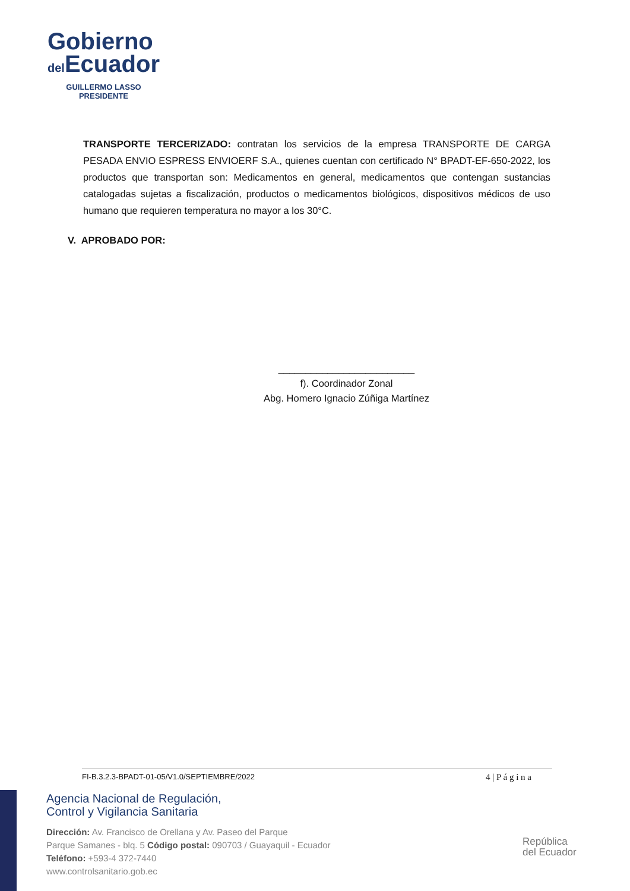Gobierno
del Ecuador
GUILLERMO LASSO
PRESIDENTE
TRANSPORTE TERCERIZADO: contratan los servicios de la empresa TRANSPORTE DE CARGA PESADA ENVIO ESPRESS ENVIOERF S.A., quienes cuentan con certificado N° BPADT-EF-650-2022, los productos que transportan son: Medicamentos en general, medicamentos que contengan sustancias catalogadas sujetas a fiscalización, productos o medicamentos biológicos, dispositivos médicos de uso humano que requieren temperatura no mayor a los 30°C.
V. APROBADO POR:
_________________________
f). Coordinador Zonal
Abg. Homero Ignacio Zúñiga Martínez
FI-B.3.2.3-BPADT-01-05/V1.0/SEPTIEMBRE/2022 4 | P á g i n a
Agencia Nacional de Regulación,
Control y Vigilancia Sanitaria
Dirección: Av. Francisco de Orellana y Av. Paseo del Parque
Parque Samanes - blq. 5 Código postal: 090703 / Guayaquil - Ecuador
Teléfono: +593-4 372-7440
www.controlsanitario.gob.ec
República
del Ecuador